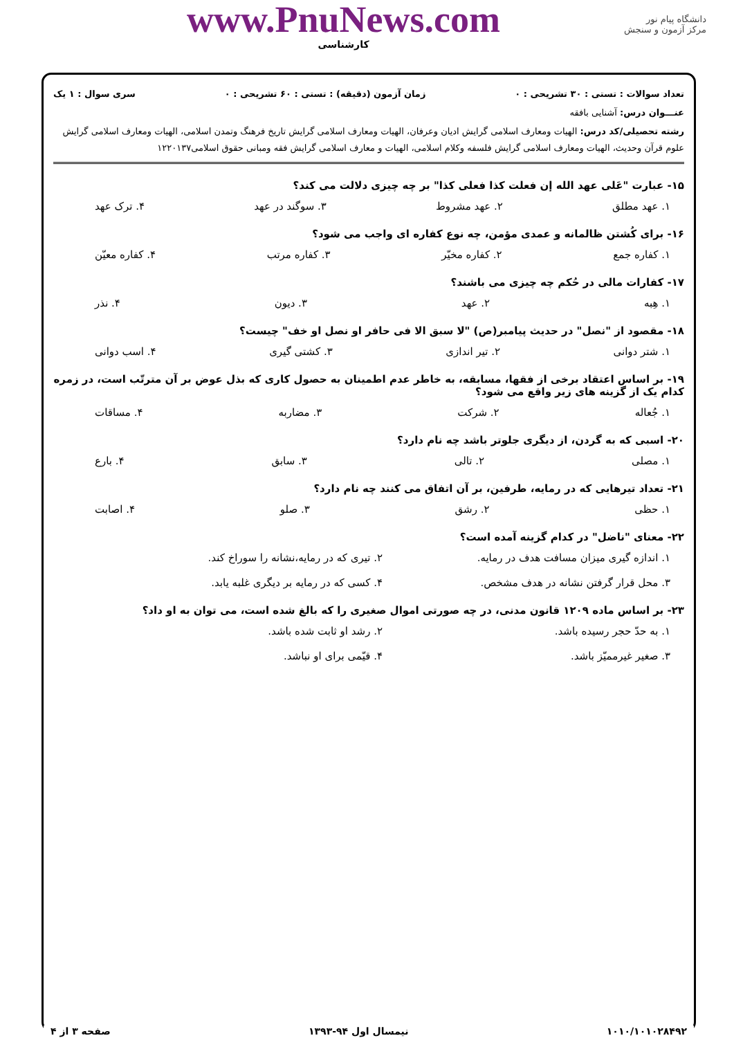www.PnuNews.com
کارشناسی
دانشگاه پیام نور
مرکز آزمون و سنجش
تعداد سوالات : تستی : ۳۰ تشریحی : ۰ زمان آزمون (دقیقه) : تستی : ۶۰ تشریحی : ۰ سری سوال : ۱ یک
عنـــوان درس: آشنایی بافقه
رشته تحصیلی/کد درس: الهیات ومعارف اسلامی گرایش ادیان وعرفان، الهیات ومعارف اسلامی گرایش تاریخ فرهنگ وتمدن اسلامی، الهیات ومعارف اسلامی گرایش علوم قرآن وحدیث، الهیات ومعارف اسلامی گرایش فلسفه وکلام اسلامی، الهیات و معارف اسلامی گرایش فقه ومبانی حقوق اسلامی۱۲۲۰۱۳۷
۱۵- عبارت "عَلی عهد الله إن فعلت کذا فعلی کذا" بر چه چیزی دلالت می کند؟
۱. عهد مطلق ۲. عهد مشروط ۳. سوگند در عهد ۴. ترک عهد
۱۶- برای کُشتن ظالمانه و عمدی مؤمن، چه نوع کفاره ای واجب می شود؟
۱. کفاره جمع ۲. کفاره مخیّر ۳. کفاره مرتب ۴. کفاره معیّن
۱۷- کفارات مالی در حُکم چه چیزی می باشند؟
۱. هِبه ۲. عهد ۳. دیون ۴. نذر
۱۸- مقصود از "نصل" در حدیث پیامبر(ص) "لا سبق الا فی حافر او نصل او خف" چیست؟
۱. شتر دوانی ۲. تیر اندازی ۳. کشتی گیری ۴. اسب دوانی
۱۹- بر اساس اعتقاد برخی از فقها، مسابقه، به خاطر عدم اطمینان به حصول کاری که بذل عوض بر آن مترتّب است، در زمره کدام یک از گزینه های زیر واقع می شود؟
۱. جُعاله ۲. شرکت ۳. مضاربه ۴. مساقات
۲۰- اسبی که به گردن، از دیگری جلوتر باشد چه نام دارد؟
۱. مصلی ۲. تالی ۳. سابق ۴. بارع
۲۱- تعداد تیرهایی که در رمایه، طرفین، بر آن اتفاق می کنند چه نام دارد؟
۱. حظی ۲. رشق ۳. صلو ۴. اصابت
۲۲- معنای "ناضل" در کدام گزینه آمده است؟
۱. اندازه گیری میزان مسافت هدف در رمایه. ۲. تیری که در رمایه،نشانه را سوراخ کند. ۳. محل قرار گرفتن نشانه در هدف مشخص. ۴. کسی که در رمایه بر دیگری غلبه یابد.
۲۳- بر اساس ماده ۱۲۰۹ قانون مدنی، در چه صورتی اموال صغیری را که بالغ شده است، می توان به او داد؟
۱. به حدّ حجر رسیده باشد. ۲. رشد او ثابت شده باشد. ۳. صغیر غیرممیّز باشد. ۴. قیّمی برای او نباشد.
۱۰۱۰/۱۰۱۰۲۸۴۹۲ نیمسال اول ۹۴-۱۳۹۳ صفحه ۳ از ۴